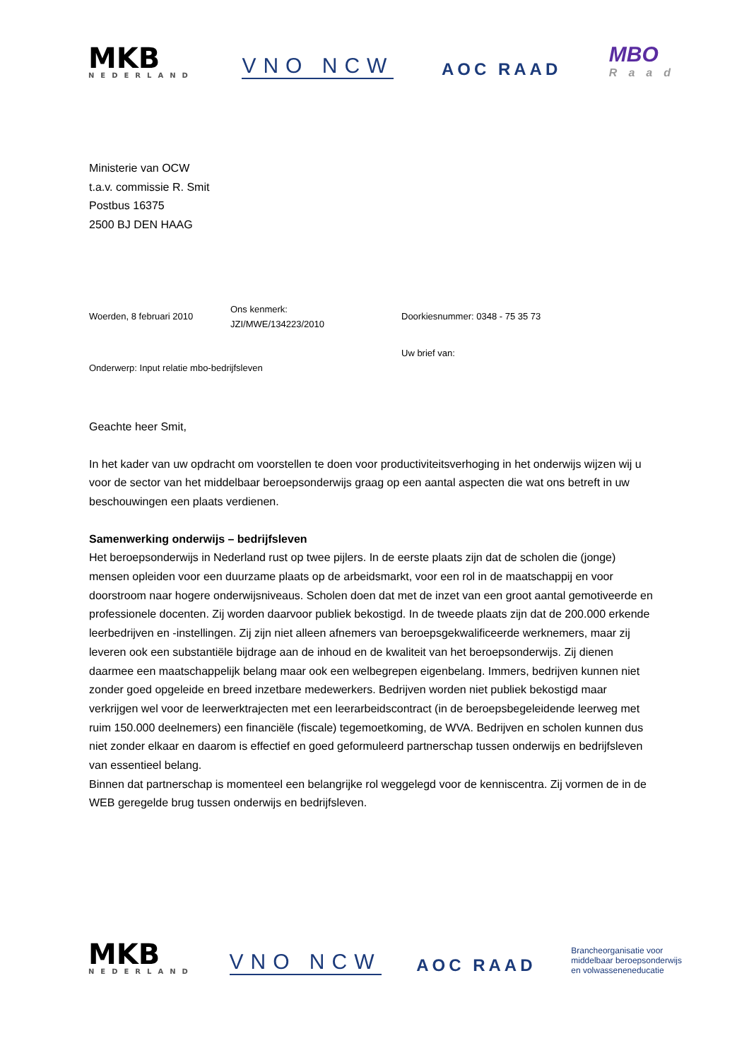MKB
NEDERLAND
VNO NCW
AOC RAAD
MBO
Raad
Ministerie van OCW
t.a.v. commissie R. Smit
Postbus 16375
2500 BJ DEN HAAG
Woerden, 8 februari 2010
Ons kenmerk:
JZI/MWE/134223/2010
Doorkiesnummer: 0348 - 75 35 73
Uw brief van:
Onderwerp: Input relatie mbo-bedrijfsleven
Geachte heer Smit,
In het kader van uw opdracht om voorstellen te doen voor productiviteitsverhoging in het onderwijs wijzen wij u voor de sector van het middelbaar beroepsonderwijs graag op een aantal aspecten die wat ons betreft in uw beschouwingen een plaats verdienen.
Samenwerking onderwijs – bedrijfsleven
Het beroepsonderwijs in Nederland rust op twee pijlers. In de eerste plaats zijn dat de scholen die (jonge) mensen opleiden voor een duurzame plaats op de arbeidsmarkt, voor een rol in de maatschappij en voor doorstroom naar hogere onderwijsniveaus. Scholen doen dat met de inzet van een groot aantal gemotiveerde en professionele docenten. Zij worden daarvoor publiek bekostigd. In de tweede plaats zijn dat de 200.000 erkende leerbedrijven en -instellingen. Zij zijn niet alleen afnemers van beroepsgekwalificeerde werknemers, maar zij leveren ook een substantiële bijdrage aan de inhoud en de kwaliteit van het beroepsonderwijs. Zij dienen daarmee een maatschappelijk belang maar ook een welbegrepen eigenbelang. Immers, bedrijven kunnen niet zonder goed opgeleide en breed inzetbare medewerkers. Bedrijven worden niet publiek bekostigd maar verkrijgen wel voor de leerwerktrajecten met een leerarbeidscontract (in de beroepsbegeleidende leerweg met ruim 150.000 deelnemers) een financiële (fiscale) tegemoetkoming, de WVA. Bedrijven en scholen kunnen dus niet zonder elkaar en daarom is effectief en goed geformuleerd partnerschap tussen onderwijs en bedrijfsleven van essentieel belang.
Binnen dat partnerschap is momenteel een belangrijke rol weggelegd voor de kenniscentra. Zij vormen de in de WEB geregelde brug tussen onderwijs en bedrijfsleven.
MKB
NEDERLAND
VNO NCW
AOC RAAD
Brancheorganisatie voor
middelbaar beroepsonderwijs
en volwasseneneducatie